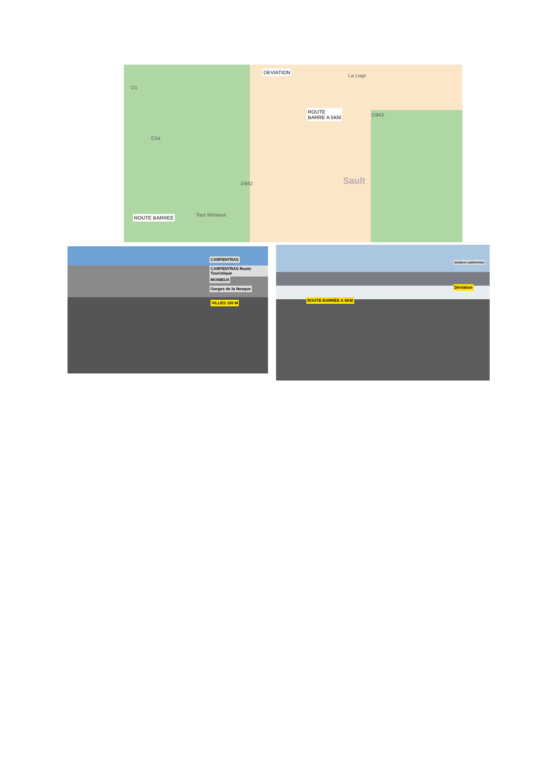DEVIATION
La Loge
ROUTE
BARRE A 5KM
D943
D1
D1a
D942 Sault
Tour Monieux
ROUTE BARREE
CARPENTRAS
CARPENTRAS Route Touristique
MONIEUX
Gorges de la Nesque
VILLES 150 M
ROUTE BARRÉE A 5KM
Déviation
MONIEUX CARPENTRAS